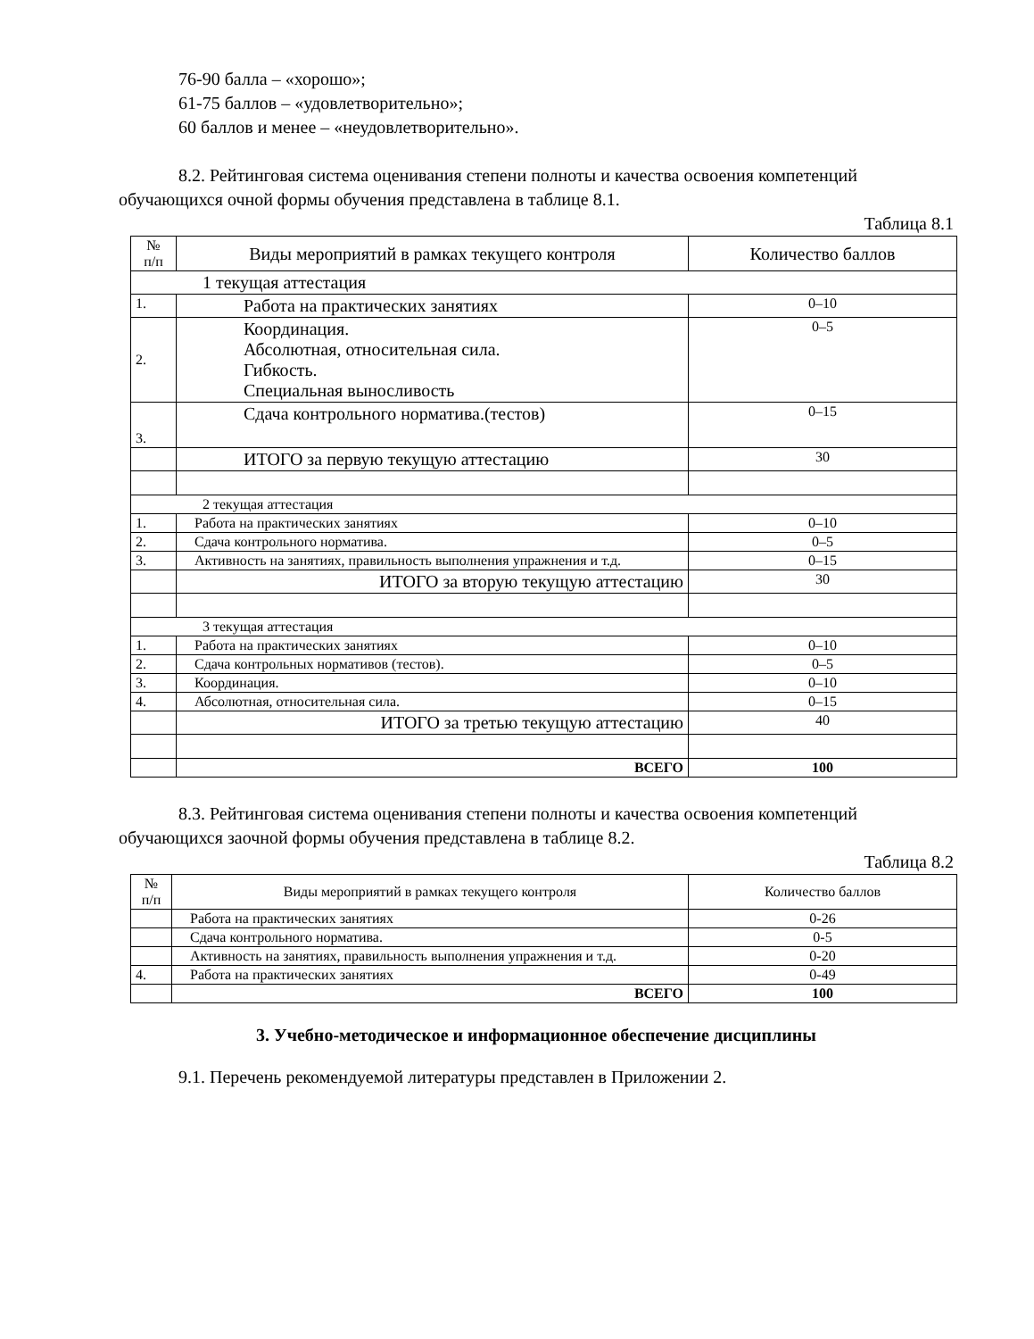76-90 балла – «хорошо»;
61-75 баллов – «удовлетворительно»;
60 баллов и менее – «неудовлетворительно».
8.2. Рейтинговая система оценивания степени полноты и качества освоения компетенций обучающихся очной формы обучения представлена в таблице 8.1.
Таблица 8.1
| № п/п | Виды мероприятий в рамках текущего контроля | Количество баллов |
| --- | --- | --- |
| 1 текущая аттестация | | |
| 1. | Работа на практических занятиях | 0–10 |
| 2. | Координация. Абсолютная, относительная сила. Гибкость. Специальная выносливость | 0–5 |
| 3. | Сдача контрольного норматива.(тестов) | 0–15 |
| | ИТОГО за первую текущую аттестацию | 30 |
| 2 текущая аттестация | | |
| 1. | Работа на практических занятиях | 0–10 |
| 2. | Сдача контрольного норматива. | 0–5 |
| 3. | Активность на занятиях, правильность выполнения упражнения и т.д. | 0–15 |
| | ИТОГО за вторую текущую аттестацию | 30 |
| 3 текущая аттестация | | |
| 1. | Работа на практических занятиях | 0–10 |
| 2. | Сдача контрольных нормативов (тестов). | 0–5 |
| 3. | Координация. | 0–10 |
| 4. | Абсолютная, относительная сила. | 0–15 |
| | ИТОГО за третью текущую аттестацию | 40 |
| | ВСЕГО | 100 |
8.3. Рейтинговая система оценивания степени полноты и качества освоения компетенций обучающихся заочной формы обучения представлена в таблице 8.2.
Таблица 8.2
| № п/п | Виды мероприятий в рамках текущего контроля | Количество баллов |
| --- | --- | --- |
| | Работа на практических занятиях | 0-26 |
| | Сдача контрольного норматива. | 0-5 |
| | Активность на занятиях, правильность выполнения упражнения и т.д. | 0-20 |
| 4. | Работа на практических занятиях | 0-49 |
| | ВСЕГО | 100 |
3. Учебно-методическое и информационное обеспечение дисциплины
9.1. Перечень рекомендуемой литературы представлен в Приложении 2.